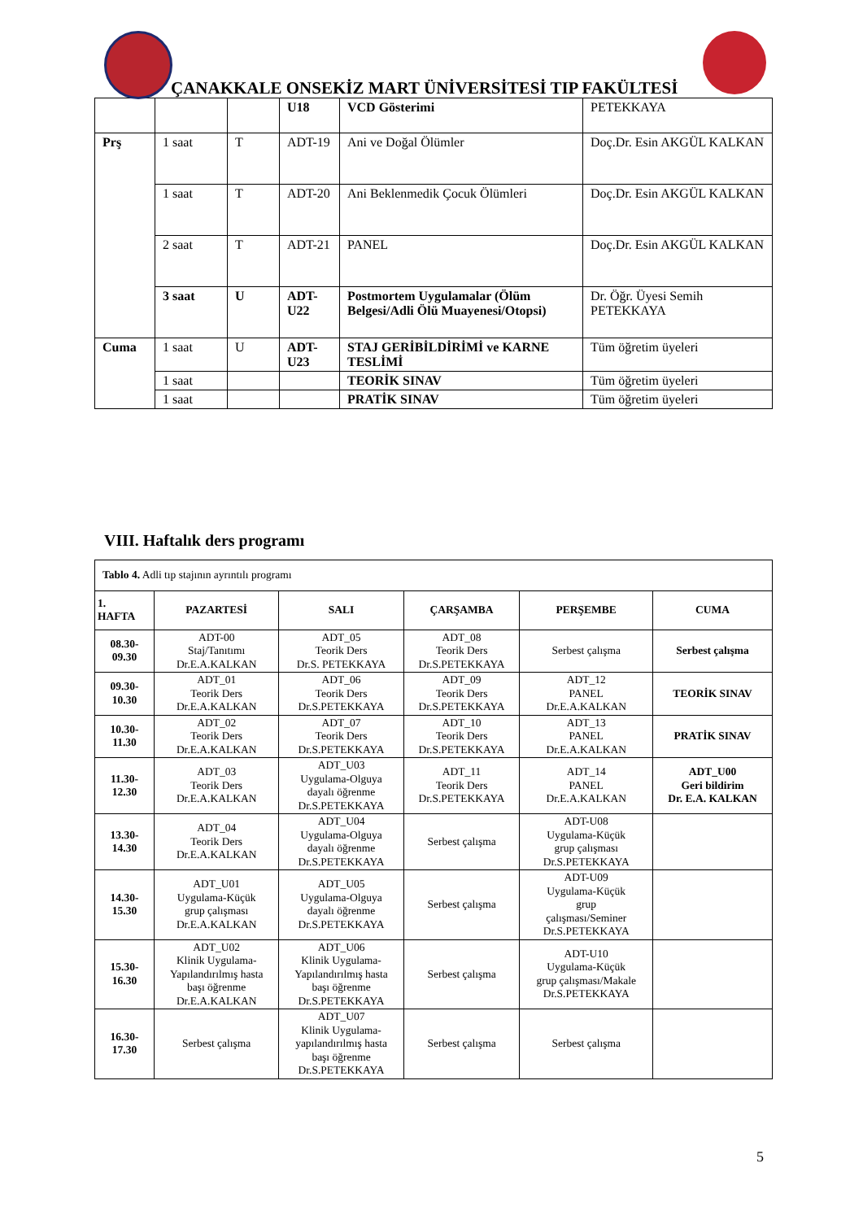ÇANAKKALE ONSEKİZ MART ÜNİVERSİTESİ TIP FAKÜLTESİ
| | | | U18 | VCD Gösterimi | PETEKKAYA |
| Prş | 1 saat | T | ADT-19 | Ani ve Doğal Ölümler | Doç.Dr. Esin AKGÜL KALKAN |
| | 1 saat | T | ADT-20 | Ani Beklenmedik Çocuk Ölümleri | Doç.Dr. Esin AKGÜL KALKAN |
| | 2 saat | T | ADT-21 | PANEL | Doç.Dr. Esin AKGÜL KALKAN |
| | 3 saat | U | ADT-U22 | Postmortem Uygulamalar (Ölüm Belgesi/Adli Ölü Muayenesi/Otopsi) | Dr. Öğr. Üyesi Semih PETEKKAYA |
| Cuma | 1 saat | U | ADT-U23 | STAJ GERİBİLDİRİMİ ve KARNE TESLİMİ | Tüm öğretim üyeleri |
| | 1 saat | | | TEORİK SINAV | Tüm öğretim üyeleri |
| | 1 saat | | | PRATİK SINAV | Tüm öğretim üyeleri |
VIII. Haftalık ders programı
| Tablo 4. Adli tıp stajının ayrıntılı programı | | | | | |
| 1. HAFTA | PAZARTESİ | SALI | ÇARŞAMBA | PERŞEMBE | CUMA |
| 08.30- 09.30 | ADT-00 Staj/Tanıtımı Dr.E.A.KALKAN | ADT_05 Teorik Ders Dr.S. PETEKKAYA | ADT_08 Teorik Ders Dr.S.PETEKKAYA | Serbest çalışma | Serbest çalışma |
| 09.30- 10.30 | ADT_01 Teorik Ders Dr.E.A.KALKAN | ADT_06 Teorik Ders Dr.S.PETEKKAYA | ADT_09 Teorik Ders Dr.S.PETEKKAYA | ADT_12 PANEL Dr.E.A.KALKAN | TEORİK SINAV |
| 10.30- 11.30 | ADT_02 Teorik Ders Dr.E.A.KALKAN | ADT_07 Teorik Ders Dr.S.PETEKKAYA | ADT_10 Teorik Ders Dr.S.PETEKKAYA | ADT_13 PANEL Dr.E.A.KALKAN | PRATİK SINAV |
| 11.30- 12.30 | ADT_03 Teorik Ders Dr.E.A.KALKAN | ADT_U03 Uygulama-Olguya dayalı öğrenme Dr.S.PETEKKAYA | ADT_11 Teorik Ders Dr.S.PETEKKAYA | ADT_14 PANEL Dr.E.A.KALKAN | ADT_U00 Geri bildirim Dr. E.A. KALKAN |
| 13.30- 14.30 | ADT_04 Teorik Ders Dr.E.A.KALKAN | ADT_U04 Uygulama-Olguya dayalı öğrenme Dr.S.PETEKKAYA | Serbest çalışma | ADT-U08 Uygulama-Küçük grup çalışması Dr.S.PETEKKAYA | |
| 14.30- 15.30 | ADT_U01 Uygulama-Küçük grup çalışması Dr.E.A.KALKAN | ADT_U05 Uygulama-Olguya dayalı öğrenme Dr.S.PETEKKAYA | Serbest çalışma | ADT-U09 Uygulama-Küçük grup çalışması/Seminer Dr.S.PETEKKAYA | |
| 15.30- 16.30 | ADT_U02 Klinik Uygulama- Yapılandırılmış hasta başı öğrenme Dr.E.A.KALKAN | ADT_U06 Klinik Uygulama- Yapılandırılmış hasta başı öğrenme Dr.S.PETEKKAYA | Serbest çalışma | ADT-U10 Uygulama-Küçük grup çalışması/Makale Dr.S.PETEKKAYA | |
| 16.30- 17.30 | Serbest çalışma | ADT_U07 Klinik Uygulama- yapılandırılmış hasta başı öğrenme Dr.S.PETEKKAYA | Serbest çalışma | Serbest çalışma | |
5